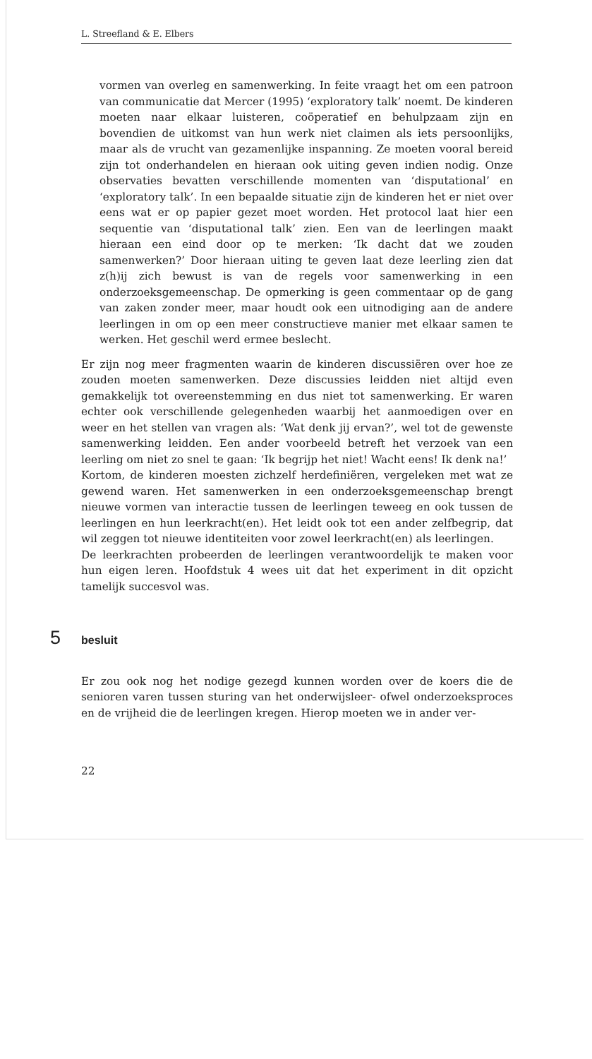L. Streefland & E. Elbers
vormen van overleg en samenwerking. In feite vraagt het om een patroon van communicatie dat Mercer (1995) ‘exploratory talk’ noemt. De kinderen moeten naar elkaar luisteren, coöperatief en behulpzaam zijn en bovendien de uitkomst van hun werk niet claimen als iets persoonlijks, maar als de vrucht van gezamenlijke inspanning. Ze moeten vooral bereid zijn tot onderhandelen en hieraan ook uiting geven indien nodig. Onze observaties bevatten verschillende momenten van ‘disputational’ en ‘exploratory talk’. In een bepaalde situatie zijn de kinderen het er niet over eens wat er op papier gezet moet worden. Het protocol laat hier een sequentie van ‘disputational talk’ zien. Een van de leerlingen maakt hieraan een eind door op te merken: ‘Ik dacht dat we zouden samenwerken?’ Door hieraan uiting te geven laat deze leerling zien dat z(h)ij zich bewust is van de regels voor samenwerking in een onderzoeksgemeenschap. De opmerking is geen commentaar op de gang van zaken zonder meer, maar houdt ook een uitnodiging aan de andere leerlingen in om op een meer constructieve manier met elkaar samen te werken. Het geschil werd ermee beslecht.
Er zijn nog meer fragmenten waarin de kinderen discussiëren over hoe ze zouden moeten samenwerken. Deze discussies leidden niet altijd even gemakkelijk tot overeenstemming en dus niet tot samenwerking. Er waren echter ook verschillende gelegenheden waarbij het aanmoedigen over en weer en het stellen van vragen als: ‘Wat denk jij ervan?’, wel tot de gewenste samenwerking leidden. Een ander voorbeeld betreft het verzoek van een leerling om niet zo snel te gaan: ‘Ik begrijp het niet! Wacht eens! Ik denk na!’
Kortom, de kinderen moesten zichzelf herdefiniëren, vergeleken met wat ze gewend waren. Het samenwerken in een onderzoeksgemeenschap brengt nieuwe vormen van interactie tussen de leerlingen teweeg en ook tussen de leerlingen en hun leerkracht(en). Het leidt ook tot een ander zelfbegrip, dat wil zeggen tot nieuwe identiteiten voor zowel leerkracht(en) als leerlingen.
De leerkrachten probeerden de leerlingen verantwoordelijk te maken voor hun eigen leren. Hoofdstuk 4 wees uit dat het experiment in dit opzicht tamelijk succesvol was.
5 besluit
Er zou ook nog het nodige gezegd kunnen worden over de koers die de senioren varen tussen sturing van het onderwijsleer- ofwel onderzoeksproces en de vrijheid die de leerlingen kregen. Hierop moeten we in ander ver-
22